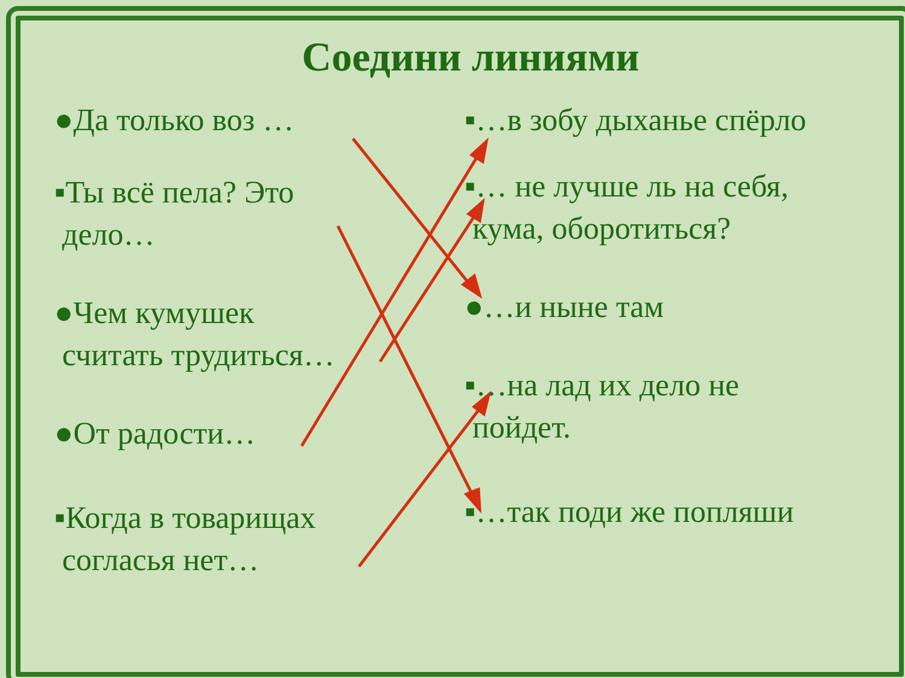Соедини линиями
●Да только воз …
▪Ты всё пела? Это
дело…
●Чем кумушек
считать трудиться…
●От радости…
▪Когда в товарищах
согласья нет…
▪…в зобу дыханье спёрло
▪… не лучше ль на себя,
кума, оборотиться?
●…и ныне там
▪…на лад их дело не
пойдет.
▪…так поди же попляши